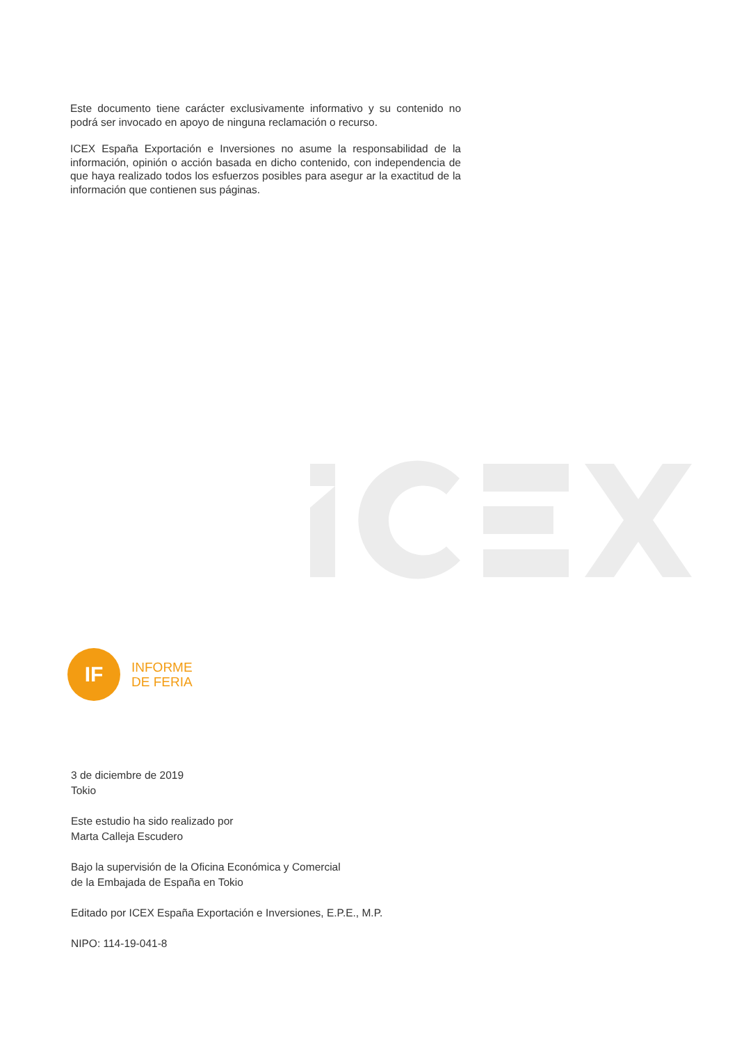Este documento tiene carácter exclusivamente informativo y su contenido no podrá ser invocado en apoyo de ninguna reclamación o recurso.
ICEX España Exportación e Inversiones no asume la responsabilidad de la información, opinión o acción basada en dicho contenido, con independencia de que haya realizado todos los esfuerzos posibles para asegur ar la exactitud de la información que contienen sus páginas.
IF
INFORME
DE FERIA
3 de diciembre de 2019
Tokio
Este estudio ha sido realizado por
Marta Calleja Escudero
Bajo la supervisión de la Oficina Económica y Comercial
de la Embajada de España en Tokio
Editado por ICEX España Exportación e Inversiones, E.P.E., M.P.
NIPO: 114-19-041-8